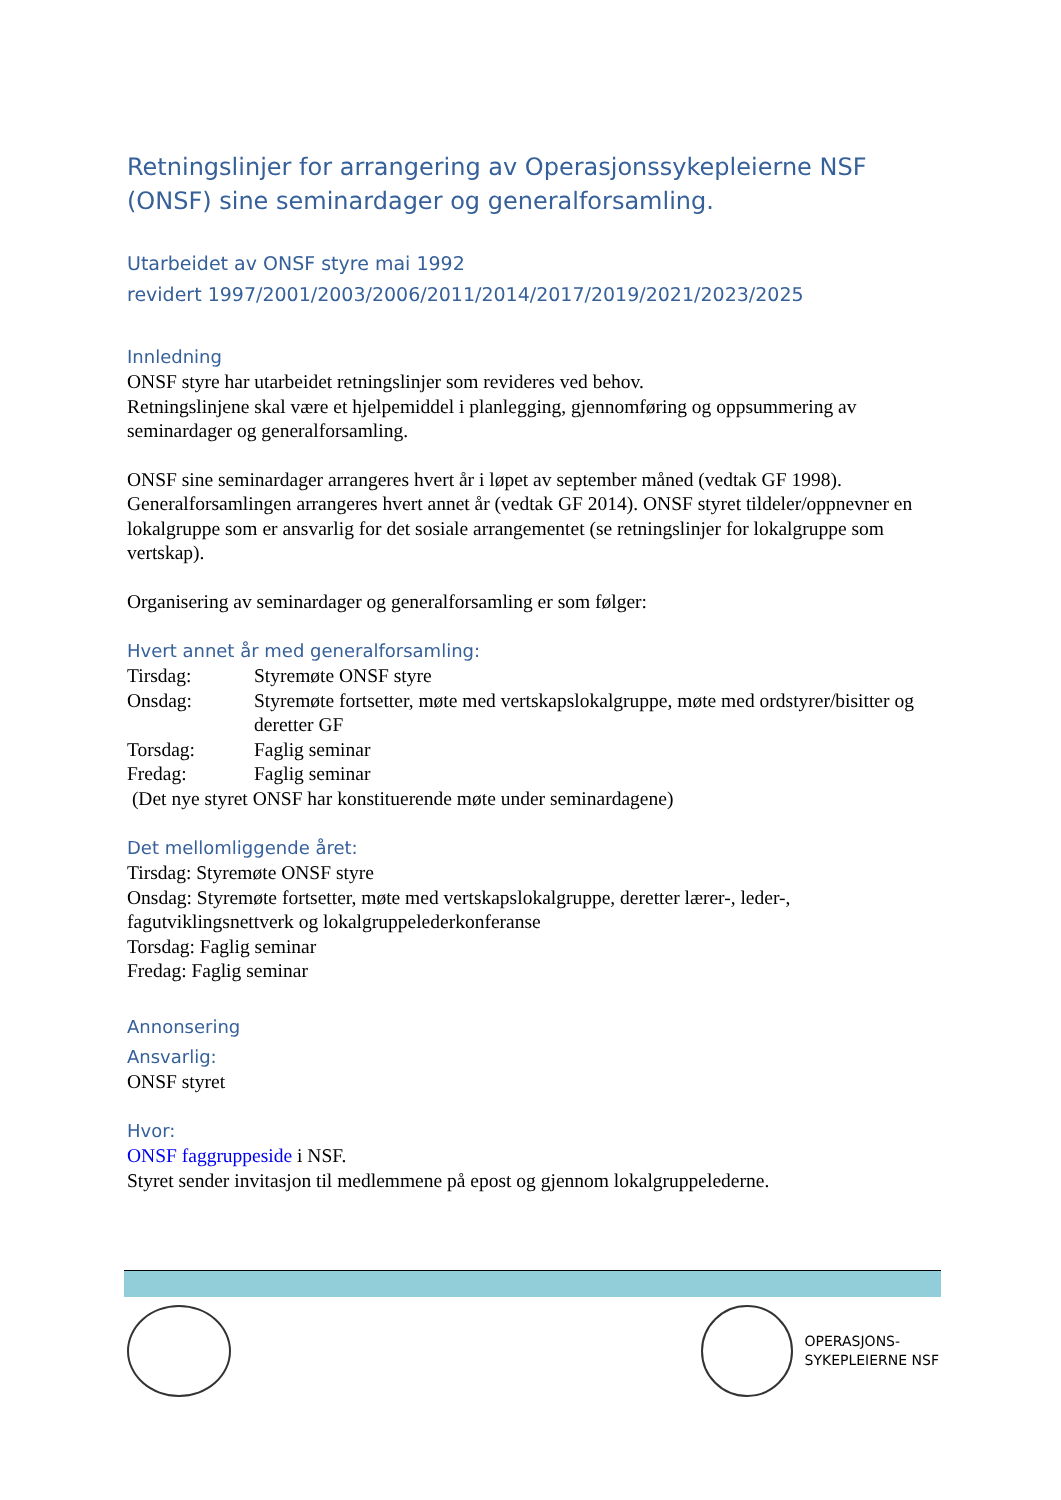Retningslinjer for arrangering av Operasjonssykepleierne NSF (ONSF) sine seminardager og generalforsamling.
Utarbeidet av ONSF styre mai 1992
revidert 1997/2001/2003/2006/2011/2014/2017/2019/2021/2023/2025
Innledning
ONSF styre har utarbeidet retningslinjer som revideres ved behov.
Retningslinjene skal være et hjelpemiddel i planlegging, gjennomføring og oppsummering av seminardager og generalforsamling.
ONSF sine seminardager arrangeres hvert år i løpet av september måned (vedtak GF 1998). Generalforsamlingen arrangeres hvert annet år (vedtak GF 2014). ONSF styret tildeler/oppnevner en lokalgruppe som er ansvarlig for det sosiale arrangementet (se retningslinjer for lokalgruppe som vertskap).
Organisering av seminardager og generalforsamling er som følger:
Hvert annet år med generalforsamling:
Tirsdag: Styremøte ONSF styre
Onsdag: Styremøte fortsetter, møte med vertskapslokalgruppe, møte med ordstyrer/bisitter og deretter GF
Torsdag: Faglig seminar
Fredag: Faglig seminar
(Det nye styret ONSF har konstituerende møte under seminardagene)
Det mellomliggende året:
Tirsdag: Styremøte ONSF styre
Onsdag: Styremøte fortsetter, møte med vertskapslokalgruppe, deretter lærer-, leder-, fagutviklingsnettverk og lokalgruppelederkonferanse
Torsdag: Faglig seminar
Fredag: Faglig seminar
Annonsering
Ansvarlig:
ONSF styret
Hvor:
ONSF faggruppeside i NSF.
Styret sender invitasjon til medlemmene på epost og gjennom lokalgruppelederne.
OPERASJONS-
SYKEPLEIERNE NSF